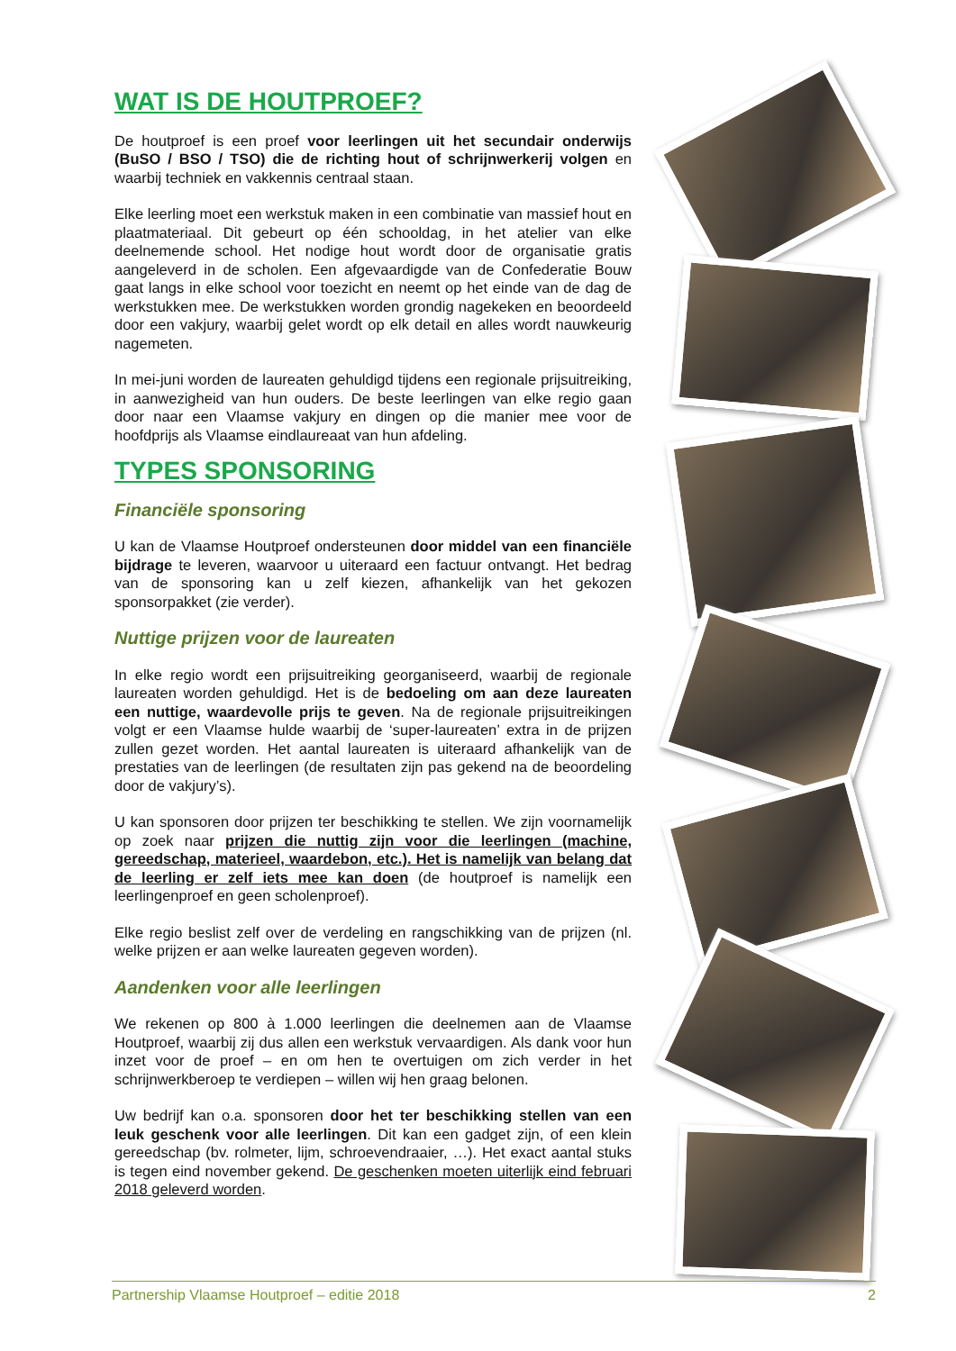WAT IS DE HOUTPROEF?
De houtproef is een proef voor leerlingen uit het secundair onderwijs (BuSO / BSO / TSO) die de richting hout of schrijnwerkerij volgen en waarbij techniek en vakkennis centraal staan.
Elke leerling moet een werkstuk maken in een combinatie van massief hout en plaatmateriaal. Dit gebeurt op één schooldag, in het atelier van elke deelnemende school. Het nodige hout wordt door de organisatie gratis aangeleverd in de scholen. Een afgevaardigde van de Confederatie Bouw gaat langs in elke school voor toezicht en neemt op het einde van de dag de werkstukken mee. De werkstukken worden grondig nagekeken en beoordeeld door een vakjury, waarbij gelet wordt op elk detail en alles wordt nauwkeurig nagemeten.
In mei-juni worden de laureaten gehuldigd tijdens een regionale prijsuitreiking, in aanwezigheid van hun ouders. De beste leerlingen van elke regio gaan door naar een Vlaamse vakjury en dingen op die manier mee voor de hoofdprijs als Vlaamse eindlaureaat van hun afdeling.
TYPES SPONSORING
Financiële sponsoring
U kan de Vlaamse Houtproef ondersteunen door middel van een financiële bijdrage te leveren, waarvoor u uiteraard een factuur ontvangt. Het bedrag van de sponsoring kan u zelf kiezen, afhankelijk van het gekozen sponsorpakket (zie verder).
Nuttige prijzen voor de laureaten
In elke regio wordt een prijsuitreiking georganiseerd, waarbij de regionale laureaten worden gehuldigd. Het is de bedoeling om aan deze laureaten een nuttige, waardevolle prijs te geven. Na de regionale prijsuitreikingen volgt er een Vlaamse hulde waarbij de ‘super-laureaten’ extra in de prijzen zullen gezet worden. Het aantal laureaten is uiteraard afhankelijk van de prestaties van de leerlingen (de resultaten zijn pas gekend na de beoordeling door de vakjury’s).
U kan sponsoren door prijzen ter beschikking te stellen. We zijn voornamelijk op zoek naar prijzen die nuttig zijn voor die leerlingen (machine, gereedschap, materieel, waardebon, etc.). Het is namelijk van belang dat de leerling er zelf iets mee kan doen (de houtproef is namelijk een leerlingenproef en geen scholenproef).
Elke regio beslist zelf over de verdeling en rangschikking van de prijzen (nl. welke prijzen er aan welke laureaten gegeven worden).
Aandenken voor alle leerlingen
We rekenen op 800 à 1.000 leerlingen die deelnemen aan de Vlaamse Houtproef, waarbij zij dus allen een werkstuk vervaardigen. Als dank voor hun inzet voor de proef – en om hen te overtuigen om zich verder in het schrijnwerkberoep te verdiepen – willen wij hen graag belonen.
Uw bedrijf kan o.a. sponsoren door het ter beschikking stellen van een leuk geschenk voor alle leerlingen. Dit kan een gadget zijn, of een klein gereedschap (bv. rolmeter, lijm, schroevendraaier, …). Het exact aantal stuks is tegen eind november gekend. De geschenken moeten uiterlijk eind februari 2018 geleverd worden.
Partnership Vlaamse Houtproef – editie 2018 2